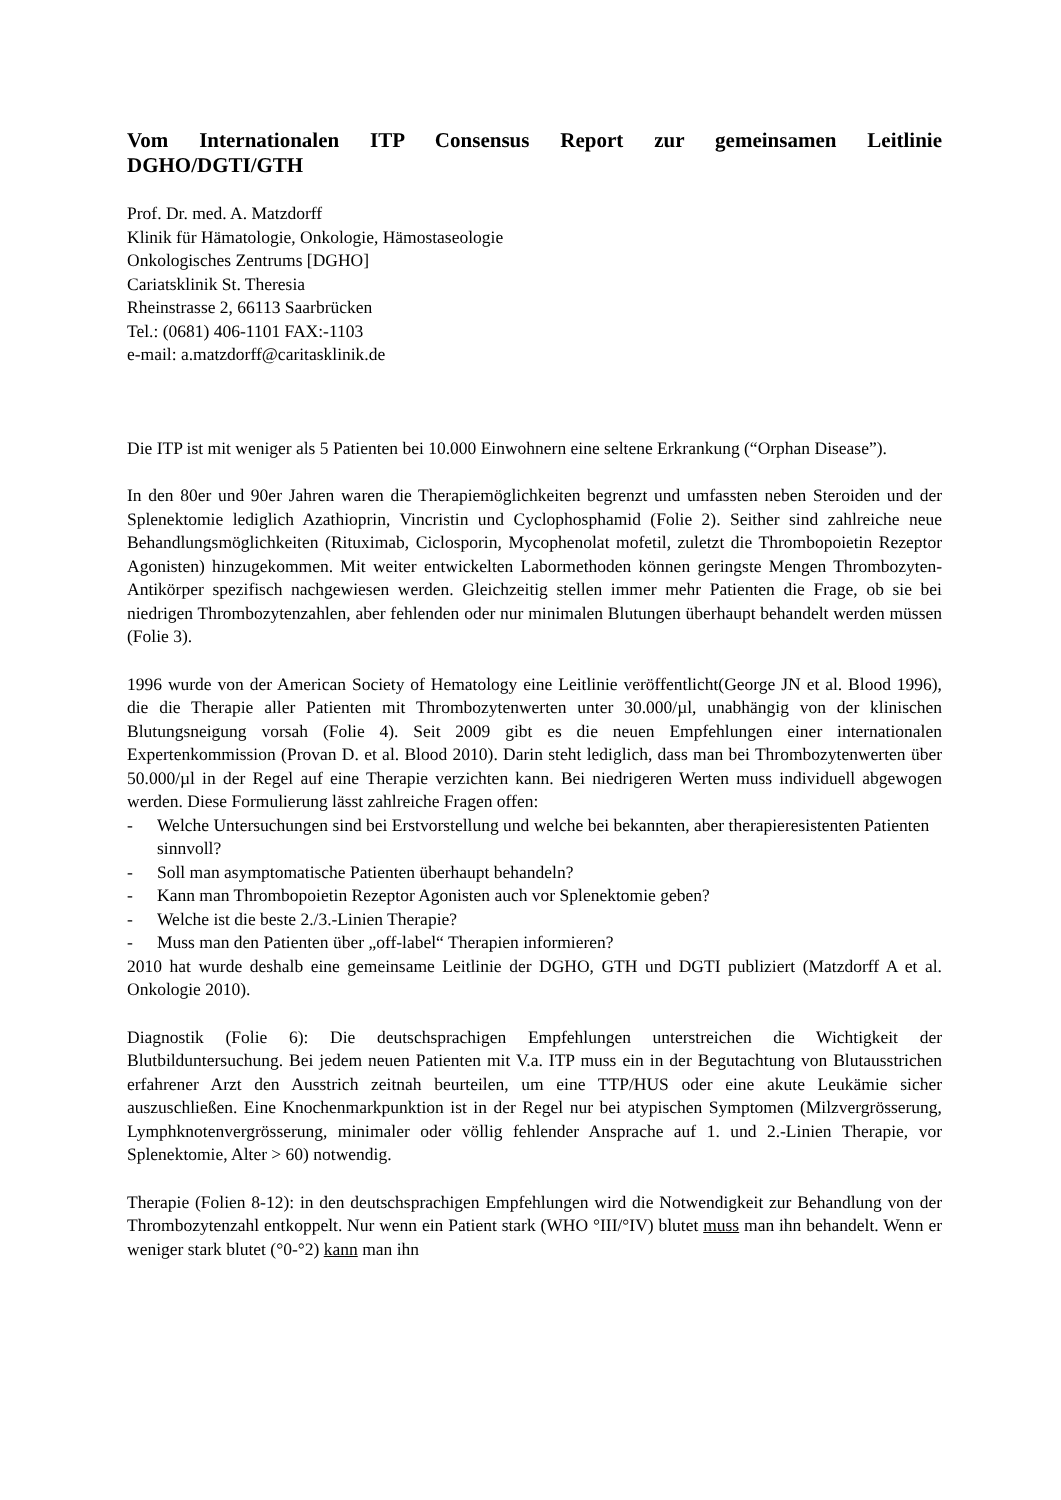Vom Internationalen ITP Consensus Report zur gemeinsamen Leitlinie DGHO/DGTI/GTH
Prof. Dr. med. A. Matzdorff
Klinik für Hämatologie, Onkologie, Hämostaseologie
Onkologisches Zentrums [DGHO]
Cariatsklinik St. Theresia
Rheinstrasse 2, 66113 Saarbrücken
Tel.: (0681) 406-1101 FAX:-1103
e-mail: a.matzdorff@caritasklinik.de
Die ITP ist mit weniger als 5 Patienten bei 10.000 Einwohnern eine seltene Erkrankung (“Orphan Disease”).
In den 80er und 90er Jahren waren die Therapiemöglichkeiten begrenzt und umfassten neben Steroiden und der Splenektomie lediglich Azathioprin, Vincristin und Cyclophosphamid (Folie 2). Seither sind zahlreiche neue Behandlungsmöglichkeiten (Rituximab, Ciclosporin, Mycophenolat mofetil, zuletzt die Thrombopoietin Rezeptor Agonisten) hinzugekommen. Mit weiter entwickelten Labormethoden können geringste Mengen Thrombozyten-Antikörper spezifisch nachgewiesen werden. Gleichzeitig stellen immer mehr Patienten die Frage, ob sie bei niedrigen Thrombozytenzahlen, aber fehlenden oder nur minimalen Blutungen überhaupt behandelt werden müssen (Folie 3).
1996 wurde von der American Society of Hematology eine Leitlinie veröffentlicht(George JN et al. Blood 1996), die die Therapie aller Patienten mit Thrombozytenwerten unter 30.000/µl, unabhängig von der klinischen Blutungsneigung vorsah (Folie 4). Seit 2009 gibt es die neuen Empfehlungen einer internationalen Expertenkommission (Provan D. et al. Blood 2010). Darin steht lediglich, dass man bei Thrombozytenwerten über 50.000/µl in der Regel auf eine Therapie verzichten kann. Bei niedrigeren Werten muss individuell abgewogen werden. Diese Formulierung lässt zahlreiche Fragen offen:
- Welche Untersuchungen sind bei Erstvorstellung und welche bei bekannten, aber therapieresistenten Patienten sinnvoll?
- Soll man asymptomatische Patienten überhaupt behandeln?
- Kann man Thrombopoietin Rezeptor Agonisten auch vor Splenektomie geben?
- Welche ist die beste 2./3.-Linien Therapie?
- Muss man den Patienten über „off-label“ Therapien informieren?
2010 hat wurde deshalb eine gemeinsame Leitlinie der DGHO, GTH und DGTI publiziert (Matzdorff A et al. Onkologie 2010).
Diagnostik (Folie 6): Die deutschsprachigen Empfehlungen unterstreichen die Wichtigkeit der Blutbilduntersuchung. Bei jedem neuen Patienten mit V.a. ITP muss ein in der Begutachtung von Blutausstrichen erfahrener Arzt den Ausstrich zeitnah beurteilen, um eine TTP/HUS oder eine akute Leukämie sicher auszuschließen. Eine Knochenmarkpunktion ist in der Regel nur bei atypischen Symptomen (Milzvergrösserung, Lymphknotenvergrösserung, minimaler oder völlig fehlender Ansprache auf 1. und 2.-Linien Therapie, vor Splenektomie, Alter > 60) notwendig.
Therapie (Folien 8-12): in den deutschsprachigen Empfehlungen wird die Notwendigkeit zur Behandlung von der Thrombozytenzahl entkoppelt. Nur wenn ein Patient stark (WHO °III/°IV) blutet muss man ihn behandelt. Wenn er weniger stark blutet (°0-°2) kann man ihn